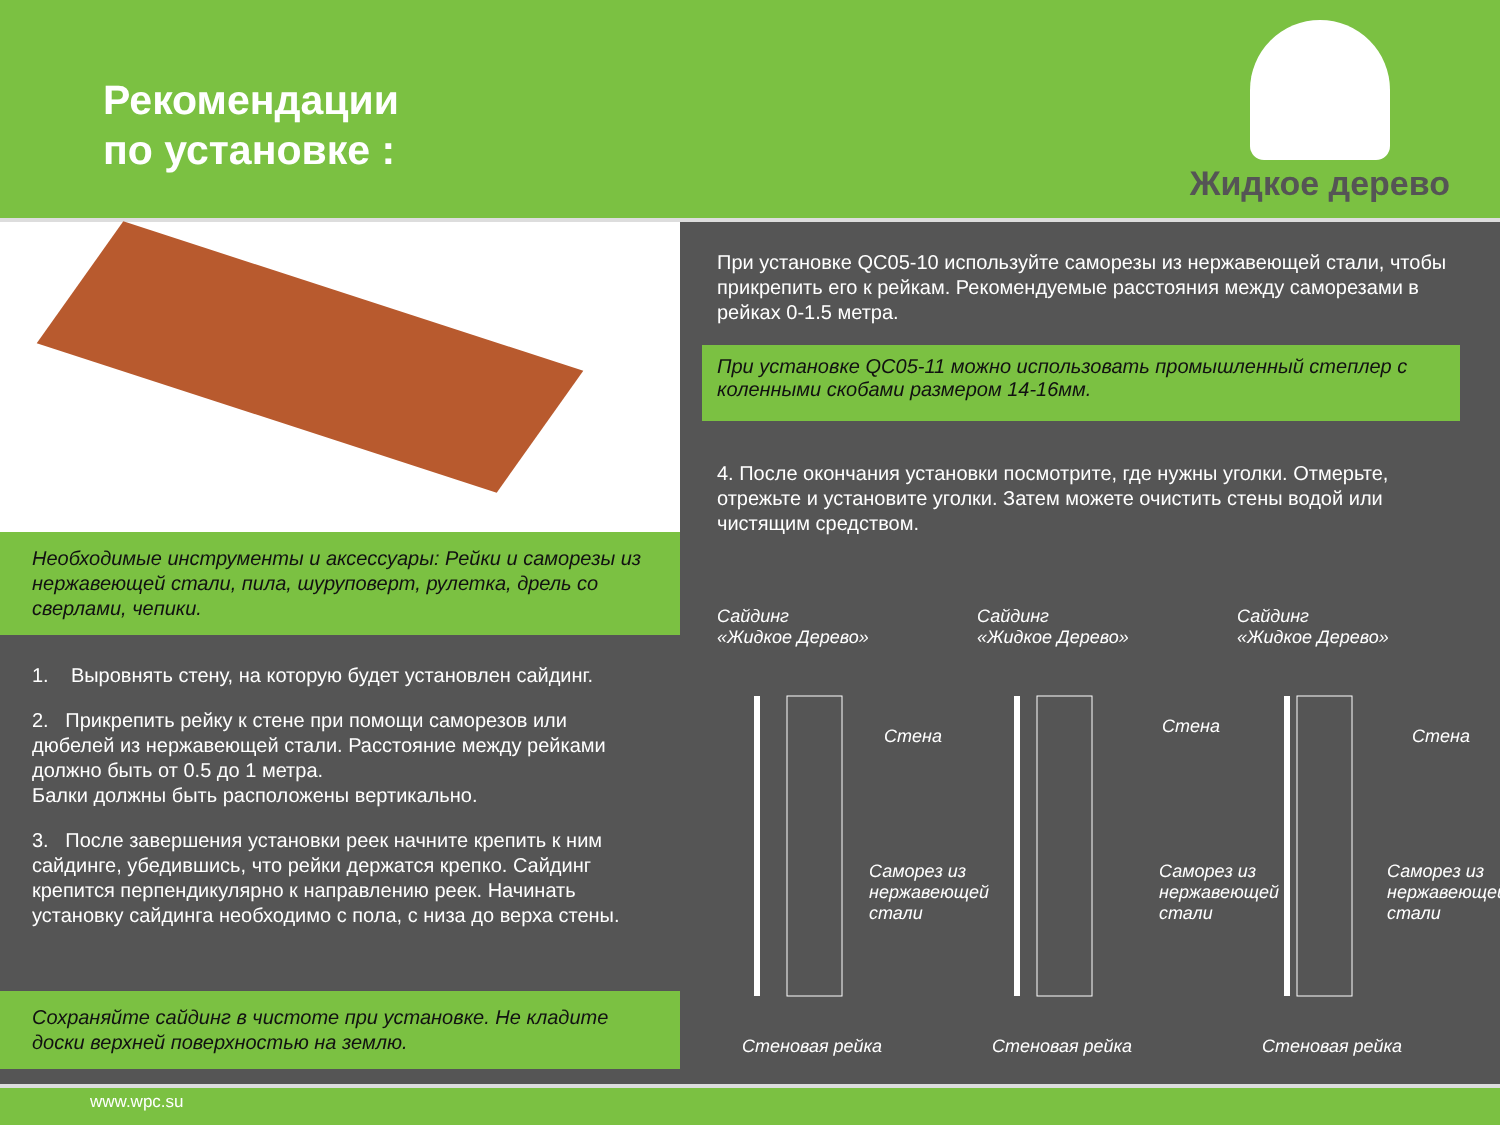Рекомендации
по установке :
Жидкое дерево
Необходимые инструменты и аксессуары: Рейки и саморезы из нержавеющей стали, пила, шуруповерт, рулетка, дрель со сверлами, чепики.
1. Выровнять стену, на которую будет установлен сайдинг.
2. Прикрепить рейку к стене при помощи саморезов или дюбелей из нержавеющей стали. Расстояние между рейками должно быть от 0.5 до 1 метра.
Балки должны быть расположены вертикально.
3. После завершения установки реек начните крепить к ним сайдинге, убедившись, что рейки держатся крепко. Сайдинг крепится перпендикулярно к направлению реек. Начинать установку сайдинга необходимо с пола, с низа до верха стены.
Сохраняйте сайдинг в чистоте при установке. Не кладите доски верхней поверхностью на землю.
При установке QC05-10 используйте саморезы из нержавеющей стали, чтобы прикрепить его к рейкам. Рекомендуемые расстояния между саморезами в рейках 0-1.5 метра.
При установке QC05-11 можно использовать промышленный степлер с коленными скобами размером 14-16мм.
4. После окончания установки посмотрите, где нужны уголки. Отмерьте, отрежьте и установите уголки. Затем можете очистить стены водой или чистящим средством.
Сайдинг
«Жидкое Дерево»
Стена
Саморез из
нержавеющей
стали
Стеновая рейка
Сайдинг
«Жидкое Дерево»
Стена
Саморез из
нержавеющей
стали
Стеновая рейка
Сайдинг
«Жидкое Дерево»
Стена
Саморез из
нержавеющей
стали
Стеновая рейка
www.wpc.su